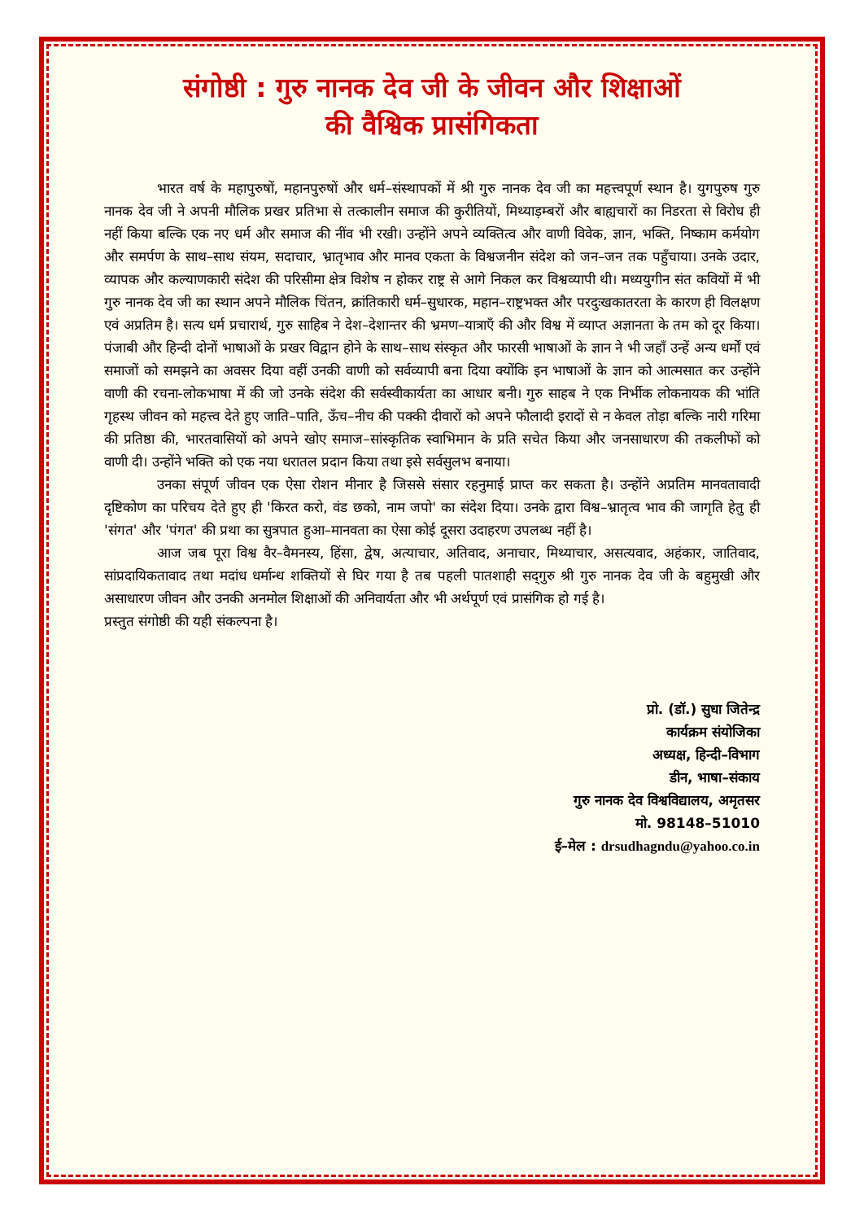संगोष्ठी : गुरु नानक देव जी के जीवन और शिक्षाओं
की वैश्विक प्रासंगिकता
भारत वर्ष के महापुरुषों, महानपुरुषों और धर्म–संस्थापकों में श्री गुरु नानक देव जी का महत्त्वपूर्ण स्थान है। युगपुरुष गुरु नानक देव जी ने अपनी मौलिक प्रखर प्रतिभा से तत्कालीन समाज की कुरीतियों, मिथ्याड़म्बरों और बाह्यचारों का निडरता से विरोध ही नहीं किया बल्कि एक नए धर्म और समाज की नींव भी रखी। उन्होंने अपने व्यक्तित्व और वाणी विवेक, ज्ञान, भक्ति, निष्काम कर्मयोग और समर्पण के साथ–साथ संयम, सदाचार, भ्रातृभाव और मानव एकता के विश्वजनीन संदेश को जन–जन तक पहुँचाया। उनके उदार, व्यापक और कल्याणकारी संदेश की परिसीमा क्षेत्र विशेष न होकर राष्ट्र से आगे निकल कर विश्वव्यापी थी। मध्ययुगीन संत कवियों में भी गुरु नानक देव जी का स्थान अपने मौलिक चिंतन, क्रांतिकारी धर्म–सुधारक, महान–राष्ट्रभक्त और परदुःखकातरता के कारण ही विलक्षण एवं अप्रतिम है। सत्य धर्म प्रचारार्थ, गुरु साहिब ने देश–देशान्तर की भ्रमण–यात्राएँ की और विश्व में व्याप्त अज्ञानता के तम को दूर किया। पंजाबी और हिन्दी दोनों भाषाओं के प्रखर विद्वान होने के साथ–साथ संस्कृत और फारसी भाषाओं के ज्ञान ने भी जहाँ उन्हें अन्य धर्मों एवं समाजों को समझने का अवसर दिया वहीं उनकी वाणी को सर्वव्यापी बना दिया क्योंकि इन भाषाओं के ज्ञान को आत्मसात कर उन्होंने वाणी की रचना-लोकभाषा में की जो उनके संदेश की सर्वस्वीकार्यता का आधार बनी। गुरु साहब ने एक निर्भीक लोकनायक की भांति गृहस्थ जीवन को महत्त्व देते हुए जाति–पाति, ऊँच–नीच की पक्की दीवारों को अपने फौलादी इरादों से न केवल तोड़ा बल्कि नारी गरिमा की प्रतिष्ठा की, भारतवासियों को अपने खोए समाज–सांस्कृतिक स्वाभिमान के प्रति सचेत किया और जनसाधारण की तकलीफों को वाणी दी। उन्होंने भक्ति को एक नया धरातल प्रदान किया तथा इसे सर्वसुलभ बनाया।
उनका संपूर्ण जीवन एक ऐसा रोशन मीनार है जिससे संसार रहनुमाई प्राप्त कर सकता है। उन्होंने अप्रतिम मानवतावादी दृष्टिकोण का परिचय देते हुए ही 'किरत करो, वंड छको, नाम जपो' का संदेश दिया। उनके द्वारा विश्व–भ्रातृत्व भाव की जागृति हेतु ही 'संगत' और 'पंगत' की प्रथा का सुत्रपात हुआ–मानवता का ऐसा कोई दूसरा उदाहरण उपलब्ध नहीं है।
आज जब पूरा विश्व वैर–वैमनस्य, हिंसा, द्वेष, अत्याचार, अतिवाद, अनाचार, मिथ्याचार, असत्यवाद, अहंकार, जातिवाद, सांप्रदायिकतावाद तथा मदांध धर्मान्ध शक्तियों से घिर गया है तब पहली पातशाही सद्‌गुरु श्री गुरु नानक देव जी के बहुमुखी और असाधारण जीवन और उनकी अनमोल शिक्षाओं की अनिवार्यता और भी अर्थपूर्ण एवं प्रासंगिक हो गई है।
प्रस्तुत संगोष्ठी की यही संकल्पना है।
प्रो. (डॉ.) सुधा जितेन्द्र
कार्यक्रम संयोजिका
अध्यक्ष, हिन्दी–विभाग
डीन, भाषा–संकाय
गुरु नानक देव विश्वविद्यालय, अमृतसर
मो. 98148–51010
ई–मेल : drsudhagndu@yahoo.co.in